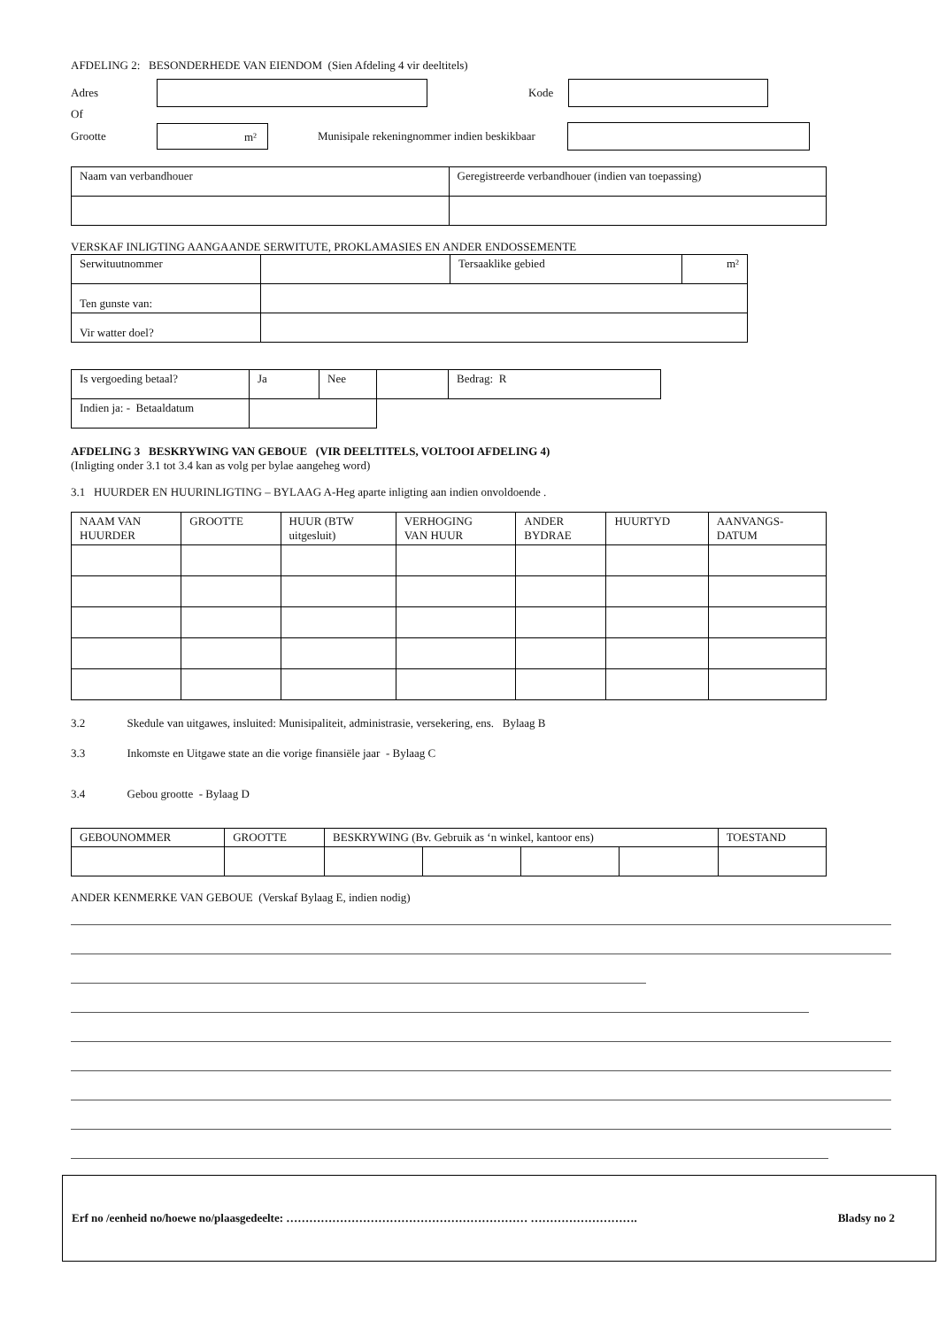AFDELING 2: BESONDERHEDE VAN EIENDOM (Sien Afdeling 4 vir deeltitels)
Adres Kode
Of
Grootte
m²
Munisipale rekeningnommer indien beskikbaar
| Naam van verbandhouer | Geregistreerde verbandhouer (indien van toepassing) |
VERSKAF INLIGTING AANGAANDE SERWITUTE, PROKLAMASIES EN ANDER ENDOSSEMENTE
| Serwituutnommer | | Tersaaklike gebied | m² |
| Ten gunste van: | | | |
| Vir watter doel? | | | |
| Is vergoeding betaal? | Ja | Nee | | Bedrag: R |
| Indien ja: - Betaaldatum | | | | |
AFDELING 3 BESKRYWING VAN GEBOUE (VIR DEELTITELS, VOLTOOI AFDELING 4)
(Inligting onder 3.1 tot 3.4 kan as volg per bylae aangeheg word)
3.1 HUURDER EN HUURINLIGTING – BYLAAG A-Heg aparte inligting aan indien onvoldoende .
| NAAM VAN HUURDER | GROOTTE | HUUR (BTW uitgesluit) | VERHOGING VAN HUUR | ANDER BYDRAE | HUURTYD | AANVANGS- DATUM |
| --- | --- | --- | --- | --- | --- | --- |
3.2 Skedule van uitgawes, insluited: Munisipaliteit, administrasie, versekering, ens. Bylaag B
3.3 Inkomste en Uitgawe state an die vorige finansiële jaar - Bylaag C
3.4 Gebou grootte - Bylaag D
| GEBOUNOMMER | GROOTTE | BESKRYWING (Bv. Gebruik as ‘n winkel, kantoor ens) | | | | TOESTAND |
ANDER KENMERKE VAN GEBOUE (Verskaf Bylaag E, indien nodig)
Erf no /eenheid no/hoewe no/plaasgedeelte: ……………………………………………………… ………………………. Bladsy no 2